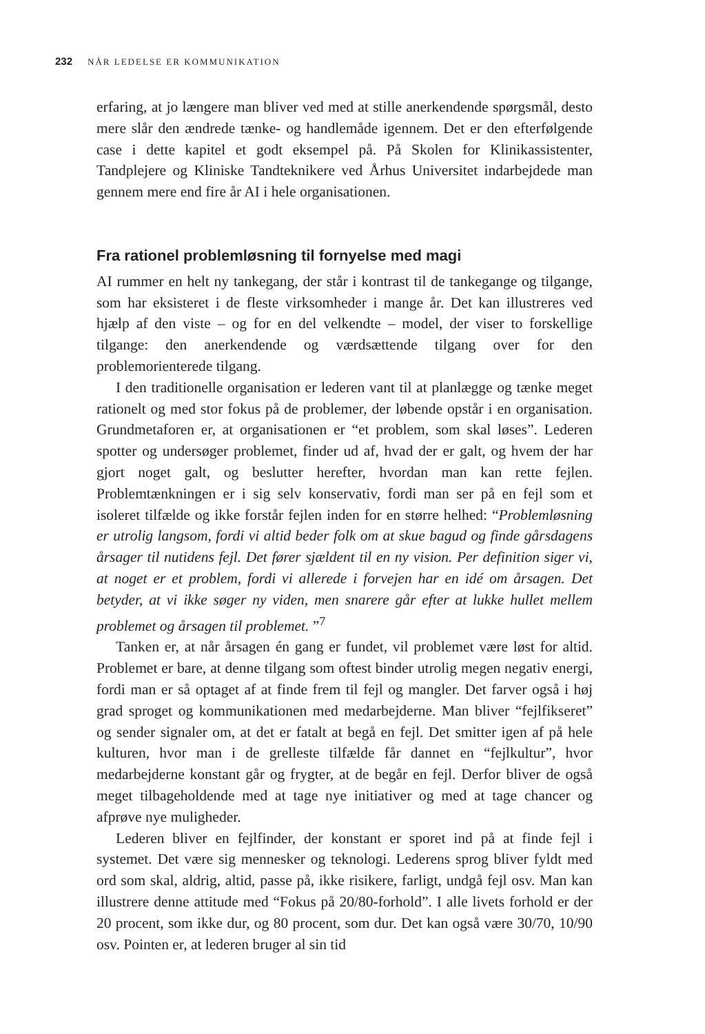232 NÅR LEDELSE ER KOMMUNIKATION
erfaring, at jo længere man bliver ved med at stille anerkendende spørgsmål, desto mere slår den ændrede tænke- og handlemåde igennem. Det er den efterfølgende case i dette kapitel et godt eksempel på. På Skolen for Klinik­assistenter, Tandplejere og Kliniske Tandteknikere ved Århus Universitet indarbejdede man gennem mere end fire år AI i hele organisationen.
Fra rationel problemløsning til fornyelse med magi
AI rummer en helt ny tankegang, der står i kontrast til de tankegange og tilgange, som har eksisteret i de fleste virksomheder i mange år. Det kan illustreres ved hjælp af den viste – og for en del velkendte – model, der viser to forskellige tilgange: den anerkendende og værdsættende tilgang over for den problemorienterede tilgang.
I den traditionelle organisation er lederen vant til at planlægge og tænke meget rationelt og med stor fokus på de problemer, der løbende opstår i en organisation. Grundmetaforen er, at organisationen er “et problem, som skal løses”. Lederen spotter og undersøger problemet, finder ud af, hvad der er galt, og hvem der har gjort noget galt, og beslutter herefter, hvordan man kan rette fejlen. Problemtænkningen er i sig selv konservativ, fordi man ser på en fejl som et isoleret tilfælde og ikke forstår fejlen inden for en større helhed: “Problemløsning er utrolig langsom, fordi vi altid beder folk om at skue bagud og finde gårsdagens årsager til nutidens fejl. Det fører sjældent til en ny vision. Per definition siger vi, at noget er et problem, fordi vi allerede i forvejen har en idé om årsagen. Det betyder, at vi ikke søger ny viden, men snarere går efter at lukke hullet mellem problemet og årsagen til problemet. ”<sup>7</sup>
Tanken er, at når årsagen én gang er fundet, vil problemet være løst for altid. Problemet er bare, at denne tilgang som oftest binder utrolig megen negativ energi, fordi man er så optaget af at finde frem til fejl og mangler. Det farver også i høj grad sproget og kommunikationen med medarbej­derne. Man bliver “fejlfikseret” og sender signaler om, at det er fatalt at begå en fejl. Det smitter igen af på hele kulturen, hvor man i de grelleste tilfælde får dannet en “fejlkultur”, hvor medarbejderne konstant går og frygter, at de begår en fejl. Derfor bliver de også meget tilbageholdende med at tage nye initiativer og med at tage chancer og afprøve nye muligheder.
Lederen bliver en fejlfinder, der konstant er sporet ind på at finde fejl i systemet. Det være sig mennesker og teknologi. Lederens sprog bliver fyldt med ord som skal, aldrig, altid, passe på, ikke risikere, farligt, undgå fejl osv. Man kan illustrere denne attitude med “Fokus på 20/80-forhold”. I alle livets forhold er der 20 procent, som ikke dur, og 80 procent, som dur. Det kan også være 30/70, 10/90 osv. Pointen er, at lederen bruger al sin tid